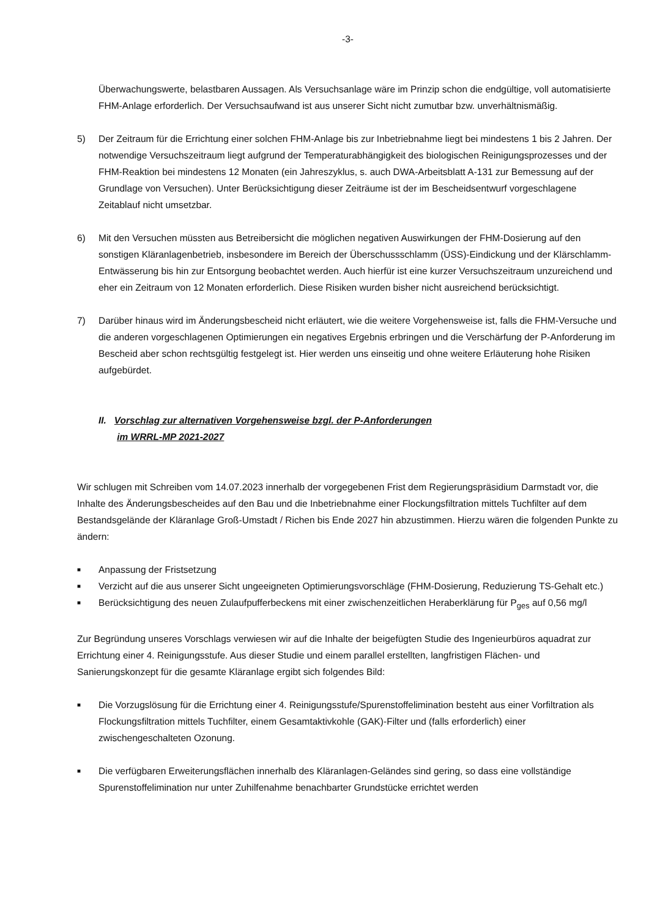-3-
Überwachungswerte, belastbaren Aussagen. Als Versuchsanlage wäre im Prinzip schon die endgültige, voll automatisierte FHM-Anlage erforderlich. Der Versuchsaufwand ist aus unserer Sicht nicht zumutbar bzw. unverhältnismäßig.
5) Der Zeitraum für die Errichtung einer solchen FHM-Anlage bis zur Inbetriebnahme liegt bei mindestens 1 bis 2 Jahren. Der notwendige Versuchszeitraum liegt aufgrund der Temperaturabhängigkeit des biologischen Reinigungsprozesses und der FHM-Reaktion bei mindestens 12 Monaten (ein Jahreszyklus, s. auch DWA-Arbeitsblatt A-131 zur Bemessung auf der Grundlage von Versuchen). Unter Berücksichtigung dieser Zeiträume ist der im Bescheidsentwurf vorgeschlagene Zeitablauf nicht umsetzbar.
6) Mit den Versuchen müssten aus Betreibersicht die möglichen negativen Auswirkungen der FHM-Dosierung auf den sonstigen Kläranlagenbetrieb, insbesondere im Bereich der Überschussschlamm (ÜSS)-Eindickung und der Klärschlamm-Entwässerung bis hin zur Entsorgung beobachtet werden. Auch hierfür ist eine kurzer Versuchszeitraum unzureichend und eher ein Zeitraum von 12 Monaten erforderlich. Diese Risiken wurden bisher nicht ausreichend berücksichtigt.
7) Darüber hinaus wird im Änderungsbescheid nicht erläutert, wie die weitere Vorgehensweise ist, falls die FHM-Versuche und die anderen vorgeschlagenen Optimierungen ein negatives Ergebnis erbringen und die Verschärfung der P-Anforderung im Bescheid aber schon rechtsgültig festgelegt ist. Hier werden uns einseitig und ohne weitere Erläuterung hohe Risiken aufgebürdet.
II. Vorschlag zur alternativen Vorgehensweise bzgl. der P-Anforderungen
im WRRL-MP 2021-2027
Wir schlugen mit Schreiben vom 14.07.2023 innerhalb der vorgegebenen Frist dem Regierungspräsidium Darmstadt vor, die Inhalte des Änderungsbescheides auf den Bau und die Inbetriebnahme einer Flockungsfiltration mittels Tuchfilter auf dem Bestandsgelände der Kläranlage Groß-Umstadt / Richen bis Ende 2027 hin abzustimmen. Hierzu wären die folgenden Punkte zu ändern:
■ Anpassung der Fristsetzung
■ Verzicht auf die aus unserer Sicht ungeeigneten Optimierungsvorschläge (FHM-Dosierung, Reduzierung TS-Gehalt etc.)
■ Berücksichtigung des neuen Zulaufpufferbeckens mit einer zwischenzeitlichen Heraberklärung für P<sub>ges</sub> auf 0,56 mg/l
Zur Begründung unseres Vorschlags verwiesen wir auf die Inhalte der beigefügten Studie des Ingenieurbüros aquadrat zur Errichtung einer 4. Reinigungsstufe. Aus dieser Studie und einem parallel erstellten, langfristigen Flächen- und Sanierungskonzept für die gesamte Kläranlage ergibt sich folgendes Bild:
■ Die Vorzugslösung für die Errichtung einer 4. Reinigungsstufe/Spurenstoffelimination besteht aus einer Vorfiltration als Flockungsfiltration mittels Tuchfilter, einem Gesamtaktivkohle (GAK)-Filter und (falls erforderlich) einer zwischengeschalteten Ozonung.
■ Die verfügbaren Erweiterungsflächen innerhalb des Kläranlagen-Geländes sind gering, so dass eine vollständige Spurenstoffelimination nur unter Zuhilfenahme benachbarter Grundstücke errichtet werden